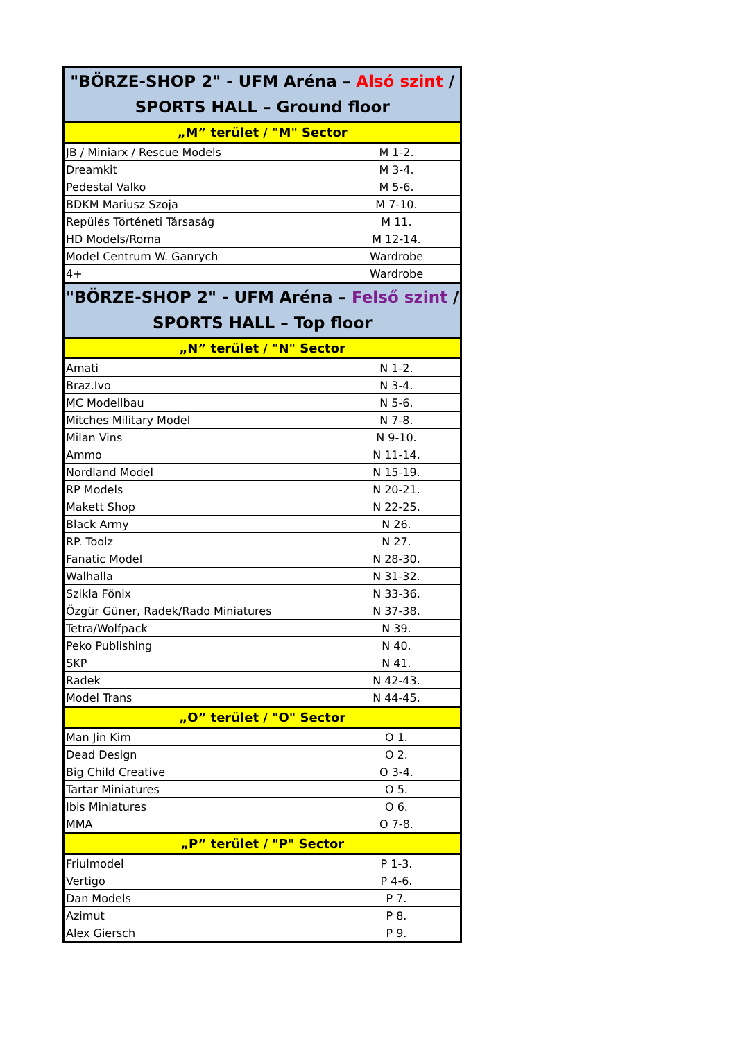| "BÖRZE-SHOP 2" - UFM Aréna – Alsó szint / SPORTS HALL – Ground floor | |
| --- | --- |
| „M” terület / "M" Sector | |
| JB / Miniarx / Rescue Models | M 1-2. |
| Dreamkit | M 3-4. |
| Pedestal Valko | M 5-6. |
| BDKM Mariusz Szoja | M 7-10. |
| Repülés Történeti Társaság | M 11. |
| HD Models/Roma | M 12-14. |
| Model Centrum W. Ganrych | Wardrobe |
| 4+ | Wardrobe |
| "BÖRZE-SHOP 2" - UFM Aréna – Felső szint / SPORTS HALL – Top floor | |
| „N” terület / "N" Sector | |
| Amati | N 1-2. |
| Braz.Ivo | N 3-4. |
| MC Modellbau | N 5-6. |
| Mitches Military Model | N 7-8. |
| Milan Vins | N 9-10. |
| Ammo | N 11-14. |
| Nordland Model | N 15-19. |
| RP Models | N 20-21. |
| Makett Shop | N 22-25. |
| Black Army | N 26. |
| RP. Toolz | N 27. |
| Fanatic Model | N 28-30. |
| Walhalla | N 31-32. |
| Szikla Fönix | N 33-36. |
| Özgür Güner, Radek/Rado Miniatures | N 37-38. |
| Tetra/Wolfpack | N 39. |
| Peko Publishing | N 40. |
| SKP | N 41. |
| Radek | N 42-43. |
| Model Trans | N 44-45. |
| „O” terület / "O" Sector | |
| Man Jin Kim | O 1. |
| Dead Design | O 2. |
| Big Child Creative | O 3-4. |
| Tartar Miniatures | O 5. |
| Ibis Miniatures | O 6. |
| MMA | O 7-8. |
| „P” terület / "P" Sector | |
| Friulmodel | P 1-3. |
| Vertigo | P 4-6. |
| Dan Models | P 7. |
| Azimut | P 8. |
| Alex Giersch | P 9. |